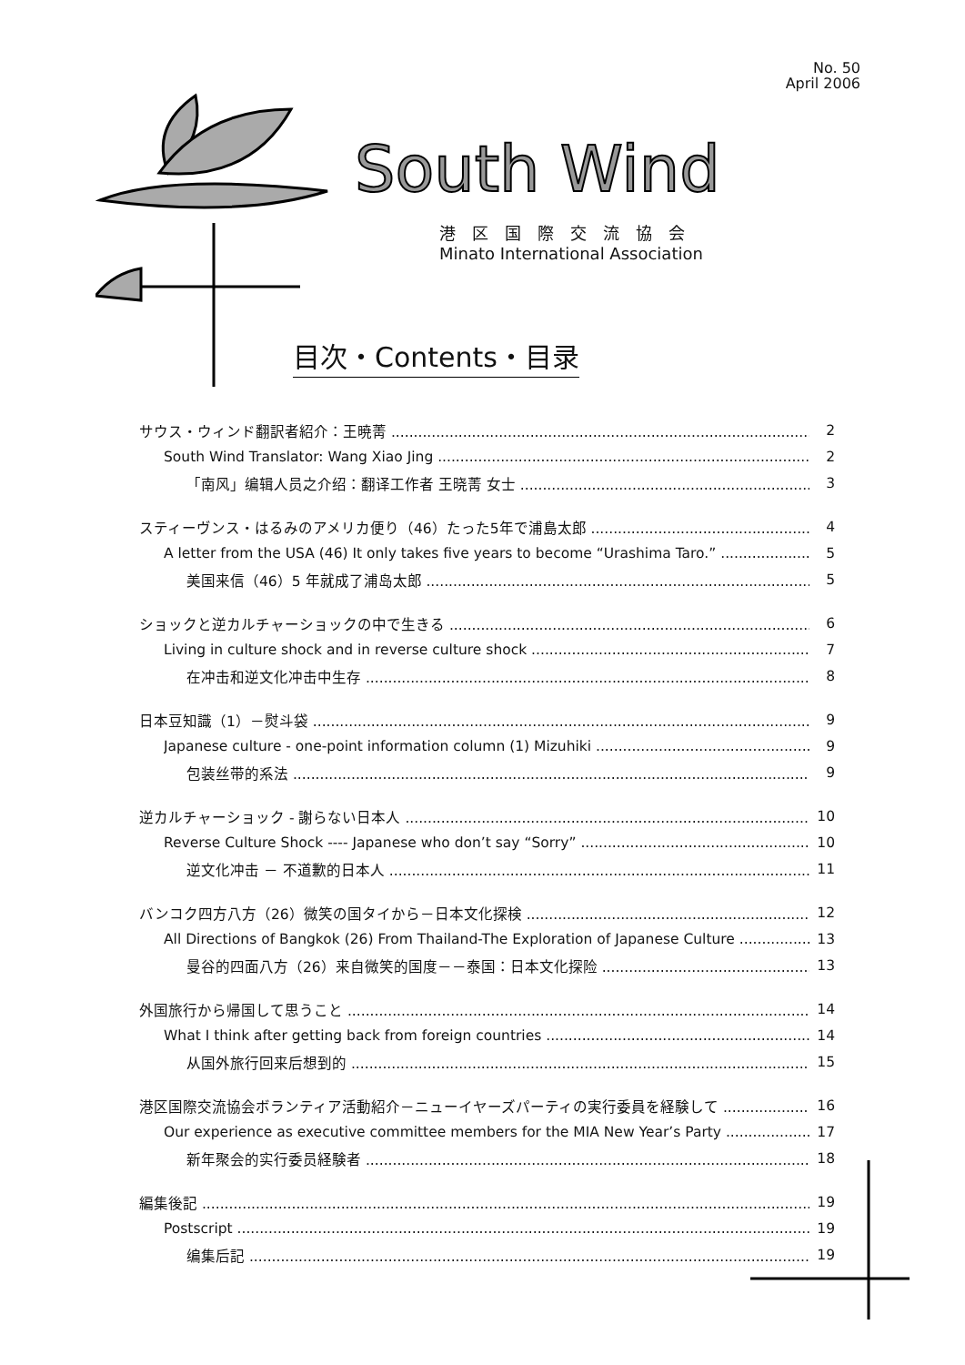No. 50
April 2006
South Wind
港区国際交流協会
Minato International Association
目次・Contents・目录
サウス・ウィンド翻訳者紹介：王暁菁 2
South Wind Translator: Wang Xiao Jing 2
「南风」编辑人员之介绍：翻译工作者 王晓菁 女士 3
スティーヴンス・はるみのアメリカ便り（46）たった5年で浦島太郎 4
A letter from the USA (46) It only takes five years to become “Urashima Taro.” 5
美国来信（46）5 年就成了浦岛太郎 5
ショックと逆カルチャーショックの中で生きる 6
Living in culture shock and in reverse culture shock 7
在冲击和逆文化冲击中生存 8
日本豆知識（1）－熨斗袋 9
Japanese culture - one-point information column (1) Mizuhiki 9
包装丝带的系法 9
逆カルチャーショック - 謝らない日本人 10
Reverse Culture Shock ---- Japanese who don’t say “Sorry” 10
逆文化冲击 － 不道歉的日本人 11
バンコク四方八方（26）微笑の国タイから－日本文化探検 12
All Directions of Bangkok (26) From Thailand-The Exploration of Japanese Culture 13
曼谷的四面八方（26）来自微笑的国度－－泰国：日本文化探险 13
外国旅行から帰国して思うこと 14
What I think after getting back from foreign countries 14
从国外旅行回来后想到的 15
港区国際交流協会ボランティア活動紹介－ニューイヤーズパーティの実行委員を経験して 16
Our experience as executive committee members for the MIA New Year’s Party 17
新年聚会的实行委员経験者 18
編集後記 19
Postscript 19
编集后記 19